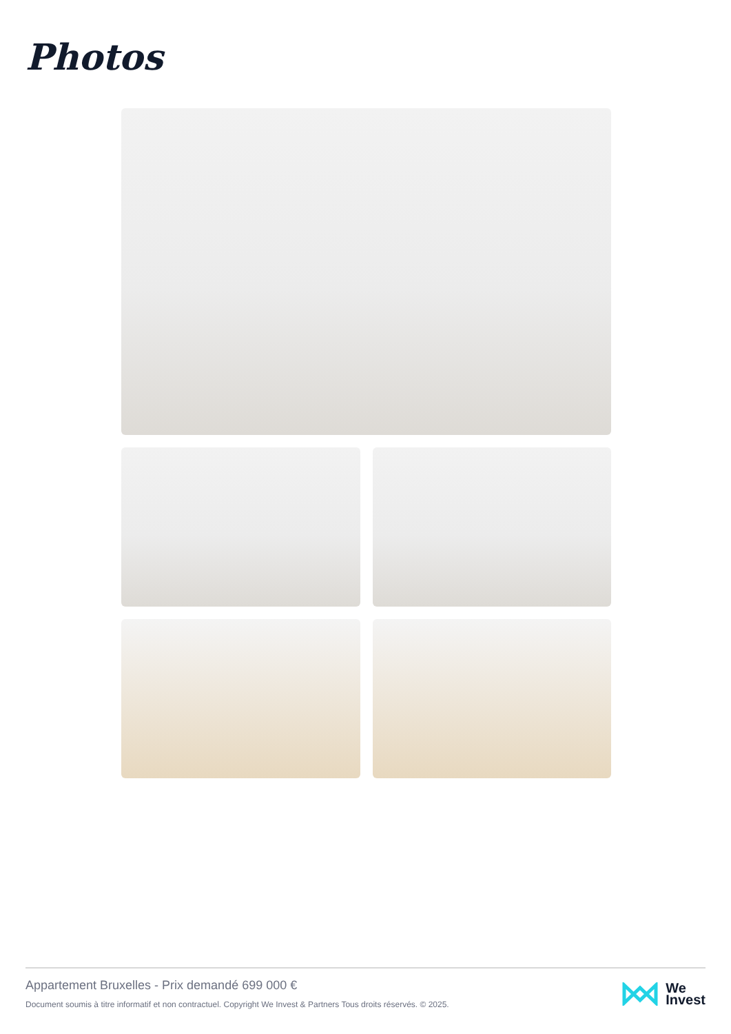Photos
Appartement Bruxelles - Prix demandé 699 000 €
Document soumis à titre informatif et non contractuel. Copyright We Invest & Partners Tous droits réservés. © 2025.
We
Invest